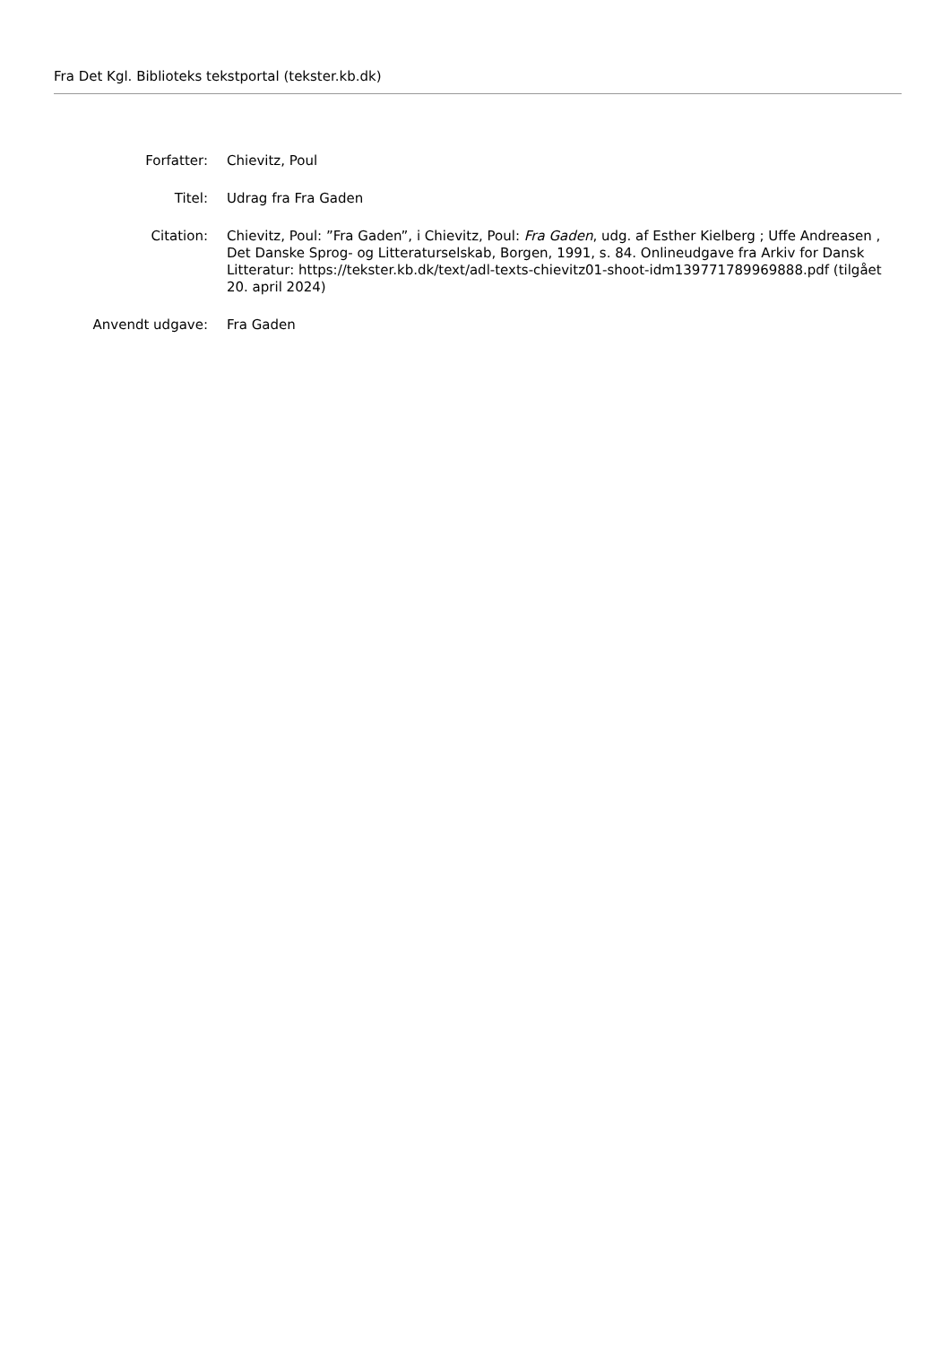Fra Det Kgl. Biblioteks tekstportal (tekster.kb.dk)
| Forfatter: | Chievitz, Poul |
| Titel: | Udrag fra Fra Gaden |
| Citation: | Chievitz, Poul: ”Fra Gaden”, i Chievitz, Poul: Fra Gaden , udg. af Esther Kielberg ; Uffe Andreasen , Det Danske Sprog- og Litteraturselskab, Borgen, 1991, s. 84. Onlineudgave fra Arkiv for Dansk Litteratur: https://tekster.kb.dk/text/adl-texts-chievitz01-shoot-idm139771789969888.pdf (tilgået 20. april 2024) |
| Anvendt udgave: | Fra Gaden |